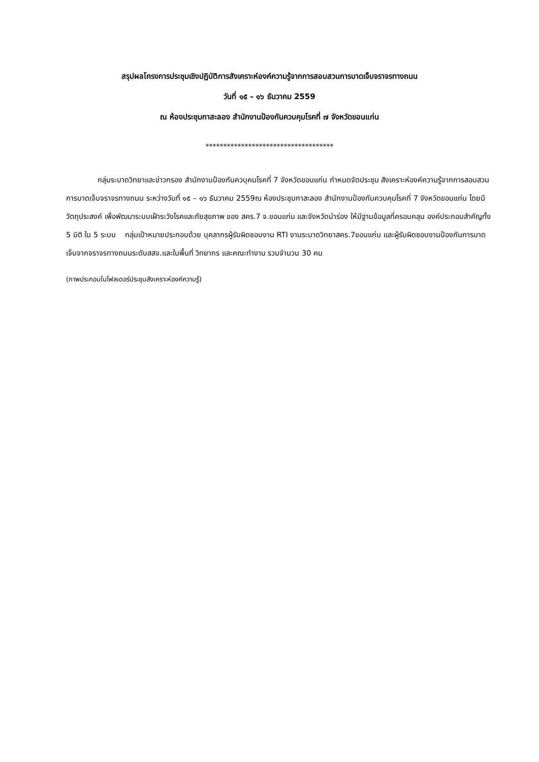สรุปผลโครงการประชุมเชิงปฏิบัติการสังเคราะห์องค์ความรู้จากการสอบสวนการบาดเจ็บจราจรทางถนน
วันที่ ๑๕ – ๑๖ ธันวาคม 2559
ณ ห้องประชุมกาสะลอง สำนักงานป้องกันควบคุมโรคที่ ๗ จังหวัดขอนแก่น
************************************
กลุ่มระบาดวิทยาและข่าวกรอง สำนักงานป้องกันควบุคมโรคที่ 7 จังหวัดขอนแก่น กำหนดจัดประชุม สังเคราะห์องค์ความรู้จากการสอบสวนการบาดเจ็บจราจรทางถนน ระหว่างวันที่ ๑๕ – ๑๖ ธันวาคม 2559ณ ห้องประชุมกาสะลอง สำนักงานป้องกันควบคุมโรคที่ 7 จังหวัดขอนแก่น โดยมีวัตถุประสงค์ เพื่อพัฒนาระบบเฝ้าระวังโรคและภัยสุขภาพ ของ สคร.7 จ.ขอนแก่น และจังหวัดนำร่อง ให้มีฐานข้อมูลที่ครอบคลุม องค์ประกอบสำคัญทั้ง 5 มิติ ใน 5 ระบบ กลุ่มเป้าหมายประกอบด้วย บุคลากรผู้รับผิดชอบงาน RTI งานระบาดวิทยาสคร.7ขอนแก่น และผู้รับผิดชอบงานป้องกันการบาดเจ็บจากจราจรทางถนนระดับสสจ.และในพื้นที่ วิทยากร และคณะทำงาน รวมจำนวน 30 คน
(ภาพประกอบในโฟลเดอร์ประชุมสังเคราะห์องค์ความรู้)